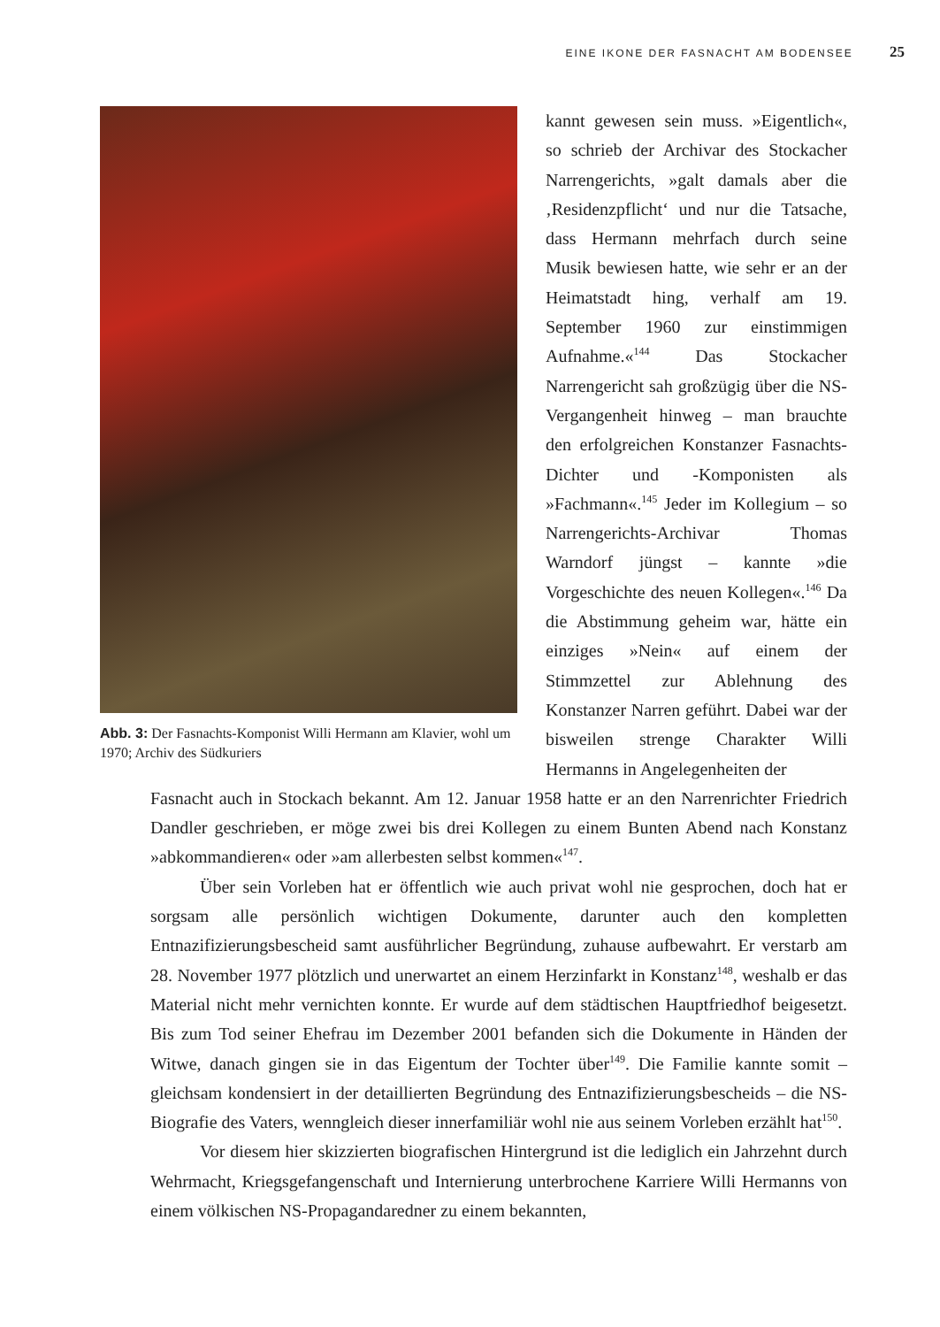EINE IKONE DER FASNACHT AM BODENSEE 25
Abb. 3: Der Fasnachts-Komponist Willi Hermann am Klavier, wohl um 1970; Archiv des Südkuriers
kannt gewesen sein muss. »Eigentlich«, so schrieb der Archivar des Stockacher Narrengerichts, »galt damals aber die ‚Residenzpflicht‘ und nur die Tatsache, dass Hermann mehrfach durch seine Musik bewiesen hatte, wie sehr er an der Heimatstadt hing, verhalf am 19. September 1960 zur einstimmigen Aufnahme.«<sup>144</sup> Das Stockacher Narrengericht sah großzügig über die NS-Vergangenheit hinweg – man brauchte den erfolgreichen Konstanzer Fasnachts-Dichter und -Komponisten als »Fachmann«.<sup>145</sup> Jeder im Kollegium – so Narrengerichts-Archivar Thomas Warndorf jüngst – kannte »die Vorgeschichte des neuen Kollegen«.<sup>146</sup> Da die Abstimmung geheim war, hätte ein einziges »Nein« auf einem der Stimmzettel zur Ablehnung des Konstanzer Narren geführt. Dabei war der bisweilen strenge Charakter Willi Hermanns in Angelegenheiten der
Fasnacht auch in Stockach bekannt. Am 12. Januar 1958 hatte er an den Narrenrichter Friedrich Dandler geschrieben, er möge zwei bis drei Kollegen zu einem Bunten Abend nach Konstanz »abkommandieren« oder »am allerbesten selbst kommen«<sup>147</sup>.
Über sein Vorleben hat er öffentlich wie auch privat wohl nie gesprochen, doch hat er sorgsam alle persönlich wichtigen Dokumente, darunter auch den kompletten Entnazifizierungsbescheid samt ausführlicher Begründung, zuhause aufbewahrt. Er verstarb am 28. November 1977 plötzlich und unerwartet an einem Herzinfarkt in Konstanz<sup>148</sup>, weshalb er das Material nicht mehr vernichten konnte. Er wurde auf dem städtischen Hauptfriedhof beigesetzt. Bis zum Tod seiner Ehefrau im Dezember 2001 befanden sich die Dokumente in Händen der Witwe, danach gingen sie in das Eigentum der Tochter über<sup>149</sup>. Die Familie kannte somit – gleichsam kondensiert in der detaillierten Begründung des Entnazifizierungsbescheids – die NS-Biografie des Vaters, wenngleich dieser innerfamiliär wohl nie aus seinem Vorleben erzählt hat<sup>150</sup>.
Vor diesem hier skizzierten biografischen Hintergrund ist die lediglich ein Jahrzehnt durch Wehrmacht, Kriegsgefangenschaft und Internierung unterbrochene Karriere Willi Hermanns von einem völkischen NS-Propagandaredner zu einem bekannten,